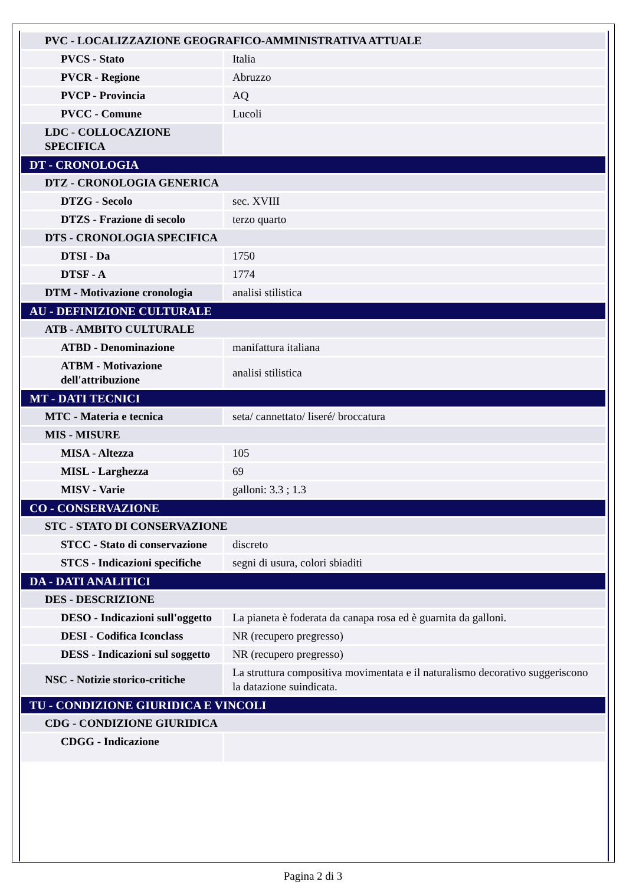| PVC - LOCALIZZAZIONE GEOGRAFICO-AMMINISTRATIVA ATTUALE | |
| PVCS - Stato | Italia |
| PVCR - Regione | Abruzzo |
| PVCP - Provincia | AQ |
| PVCC - Comune | Lucoli |
| LDC - COLLOCAZIONE SPECIFICA | |
| DT - CRONOLOGIA | |
| DTZ - CRONOLOGIA GENERICA | |
| DTZG - Secolo | sec. XVIII |
| DTZS - Frazione di secolo | terzo quarto |
| DTS - CRONOLOGIA SPECIFICA | |
| DTSI - Da | 1750 |
| DTSF - A | 1774 |
| DTM - Motivazione cronologia | analisi stilistica |
| AU - DEFINIZIONE CULTURALE | |
| ATB - AMBITO CULTURALE | |
| ATBD - Denominazione | manifattura italiana |
| ATBM - Motivazione dell'attribuzione | analisi stilistica |
| MT - DATI TECNICI | |
| MTC - Materia e tecnica | seta/ cannettato/ liseré/ broccatura |
| MIS - MISURE | |
| MISA - Altezza | 105 |
| MISL - Larghezza | 69 |
| MISV - Varie | galloni: 3.3 ; 1.3 |
| CO - CONSERVAZIONE | |
| STC - STATO DI CONSERVAZIONE | |
| STCC - Stato di conservazione | discreto |
| STCS - Indicazioni specifiche | segni di usura, colori sbiaditi |
| DA - DATI ANALITICI | |
| DES - DESCRIZIONE | |
| DESO - Indicazioni sull'oggetto | La pianeta è foderata da canapa rosa ed è guarnita da galloni. |
| DESI - Codifica Iconclass | NR (recupero pregresso) |
| DESS - Indicazioni sul soggetto | NR (recupero pregresso) |
| NSC - Notizie storico-critiche | La struttura compositiva movimentata e il naturalismo decorativo suggeriscono la datazione suindicata. |
| TU - CONDIZIONE GIURIDICA E VINCOLI | |
| CDG - CONDIZIONE GIURIDICA | |
| CDGG - Indicazione | |
Pagina 2 di 3